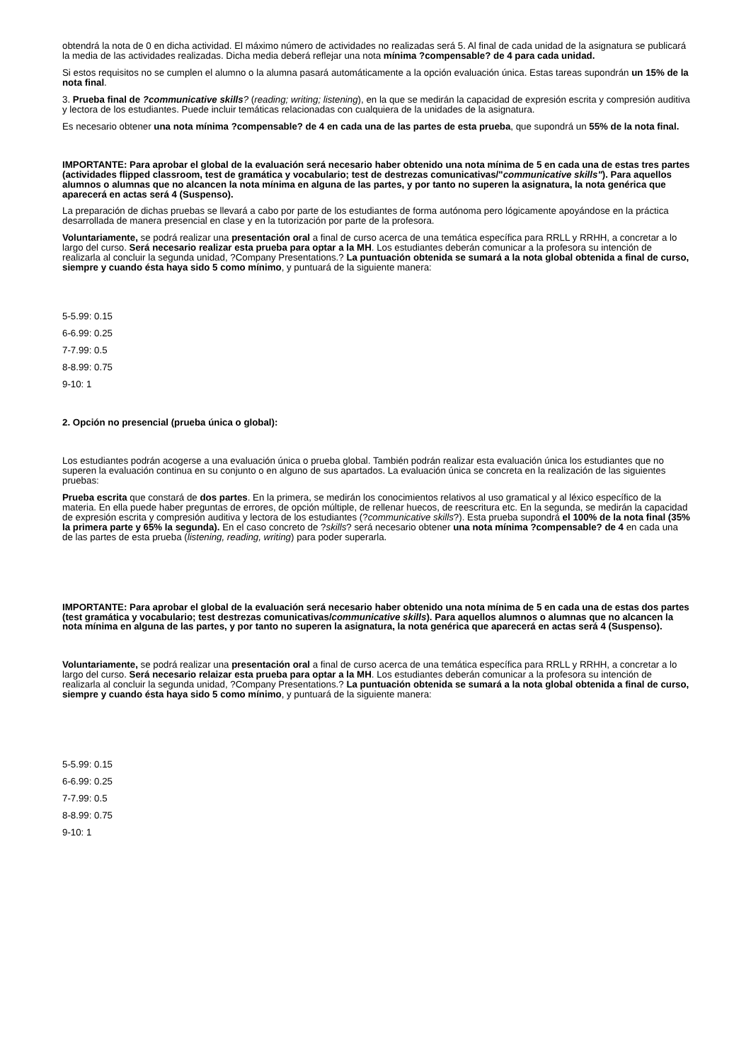obtendrá la nota de 0 en dicha actividad. El máximo número de actividades no realizadas será 5. Al final de cada unidad de la asignatura se publicará la media de las actividades realizadas. Dicha media deberá reflejar una nota mínima ?compensable? de 4 para cada unidad.
Si estos requisitos no se cumplen el alumno o la alumna pasará automáticamente a la opción evaluación única. Estas tareas supondrán un 15% de la nota final.
3. Prueba final de ?communicative skills? (reading; writing; listening), en la que se medirán la capacidad de expresión escrita y compresión auditiva y lectora de los estudiantes. Puede incluir temáticas relacionadas con cualquiera de la unidades de la asignatura.
Es necesario obtener una nota mínima ?compensable? de 4 en cada una de las partes de esta prueba, que supondrá un 55% de la nota final.
IMPORTANTE: Para aprobar el global de la evaluación será necesario haber obtenido una nota mínima de 5 en cada una de estas tres partes (actividades flipped classroom, test de gramática y vocabulario; test de destrezas comunicativas/"communicative skills"). Para aquellos alumnos o alumnas que no alcancen la nota mínima en alguna de las partes, y por tanto no superen la asignatura, la nota genérica que aparecerá en actas será 4 (Suspenso).
La preparación de dichas pruebas se llevará a cabo por parte de los estudiantes de forma autónoma pero lógicamente apoyándose en la práctica desarrollada de manera presencial en clase y en la tutorización por parte de la profesora.
Voluntariamente, se podrá realizar una presentación oral a final de curso acerca de una temática específica para RRLL y RRHH, a concretar a lo largo del curso. Será necesario realizar esta prueba para optar a la MH. Los estudiantes deberán comunicar a la profesora su intención de realizarla al concluir la segunda unidad, ?Company Presentations.? La puntuación obtenida se sumará a la nota global obtenida a final de curso, siempre y cuando ésta haya sido 5 como mínimo, y puntuará de la siguiente manera:
5-5.99: 0.15
6-6.99: 0.25
7-7.99: 0.5
8-8.99: 0.75
9-10: 1
2. Opción no presencial (prueba única o global):
Los estudiantes podrán acogerse a una evaluación única o prueba global. También podrán realizar esta evaluación única los estudiantes que no superen la evaluación continua en su conjunto o en alguno de sus apartados. La evaluación única se concreta en la realización de las siguientes pruebas:
Prueba escrita que constará de dos partes. En la primera, se medirán los conocimientos relativos al uso gramatical y al léxico específico de la materia. En ella puede haber preguntas de errores, de opción múltiple, de rellenar huecos, de reescritura etc. En la segunda, se medirán la capacidad de expresión escrita y compresión auditiva y lectora de los estudiantes (?communicative skills?). Esta prueba supondrá el 100% de la nota final (35% la primera parte y 65% la segunda). En el caso concreto de ?skills? será necesario obtener una nota mínima ?compensable? de 4 en cada una de las partes de esta prueba (listening, reading, writing) para poder superarla.
IMPORTANTE: Para aprobar el global de la evaluación será necesario haber obtenido una nota mínima de 5 en cada una de estas dos partes (test gramática y vocabulario; test destrezas comunicativas/communicative skills). Para aquellos alumnos o alumnas que no alcancen la nota mínima en alguna de las partes, y por tanto no superen la asignatura, la nota genérica que aparecerá en actas será 4 (Suspenso).
Voluntariamente, se podrá realizar una presentación oral a final de curso acerca de una temática específica para RRLL y RRHH, a concretar a lo largo del curso. Será necesario relaizar esta prueba para optar a la MH. Los estudiantes deberán comunicar a la profesora su intención de realizarla al concluir la segunda unidad, ?Company Presentations.? La puntuación obtenida se sumará a la nota global obtenida a final de curso, siempre y cuando ésta haya sido 5 como mínimo, y puntuará de la siguiente manera:
5-5.99: 0.15
6-6.99: 0.25
7-7.99: 0.5
8-8.99: 0.75
9-10: 1